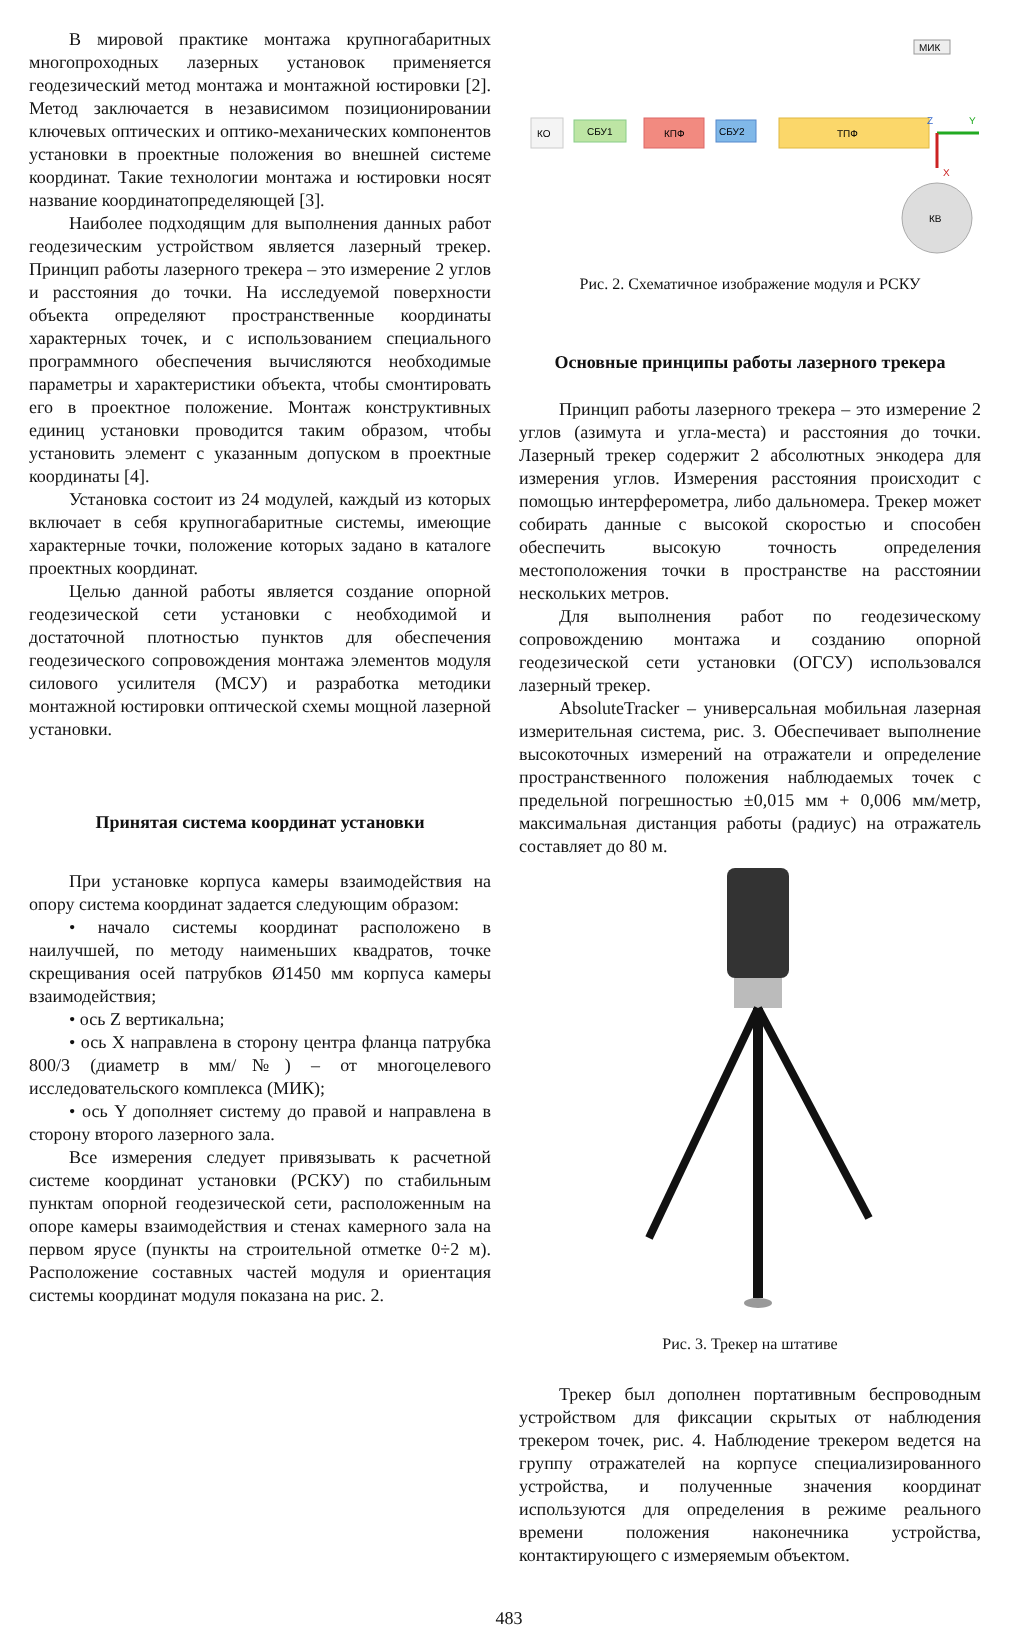В мировой практике монтажа крупногабаритных многопроходных лазерных установок применяется геодезический метод монтажа и монтажной юстировки [2]. Метод заключается в независимом позиционировании ключевых оптических и оптико-механических компонентов установки в проектные положения во внешней системе координат. Такие технологии монтажа и юстировки носят название координатопределяющей [3].
Наиболее подходящим для выполнения данных работ геодезическим устройством является лазерный трекер. Принцип работы лазерного трекера – это измерение 2 углов и расстояния до точки. На исследуемой поверхности объекта определяют пространственные координаты характерных точек, и с использованием специального программного обеспечения вычисляются необходимые параметры и характеристики объекта, чтобы смонтировать его в проектное положение. Монтаж конструктивных единиц установки проводится таким образом, чтобы установить элемент с указанным допуском в проектные координаты [4].
Установка состоит из 24 модулей, каждый из которых включает в себя крупногабаритные системы, имеющие характерные точки, положение которых задано в каталоге проектных координат.
Целью данной работы является создание опорной геодезической сети установки с необходимой и достаточной плотностью пунктов для обеспечения геодезического сопровождения монтажа элементов модуля силового усилителя (МСУ) и разработка методики монтажной юстировки оптической схемы мощной лазерной установки.
Принятая система координат установки
При установке корпуса камеры взаимодействия на опору система координат задается следующим образом:
• начало системы координат расположено в наилучшей, по методу наименьших квадратов, точке скрещивания осей патрубков Ø1450 мм корпуса камеры взаимодействия;
• ось Z вертикальна;
• ось X направлена в сторону центра фланца патрубка 800/3 (диаметр в мм/№) – от многоцелевого исследовательского комплекса (МИК);
• ось Y дополняет систему до правой и направлена в сторону второго лазерного зала.
Все измерения следует привязывать к расчетной системе координат установки (РСКУ) по стабильным пунктам опорной геодезической сети, расположенным на опоре камеры взаимодействия и стенах камерного зала на первом ярусе (пункты на строительной отметке 0÷2 м). Расположение составных частей модуля и ориентация системы координат модуля показана на рис. 2.
МИК
КО
СБУ1
КПФ
СБУ2
ТПФ
Y
X
Z
КВ
Рис. 2. Схематичное изображение модуля и РСКУ
Основные принципы работы лазерного трекера
Принцип работы лазерного трекера – это измерение 2 углов (азимута и угла-места) и расстояния до точки. Лазерный трекер содержит 2 абсолютных энкодера для измерения углов. Измерения расстояния происходит с помощью интерферометра, либо дальномера. Трекер может собирать данные с высокой скоростью и способен обеспечить высокую точность определения местоположения точки в пространстве на расстоянии нескольких метров.
Для выполнения работ по геодезическому сопровождению монтажа и созданию опорной геодезической сети установки (ОГСУ) использовался лазерный трекер.
AbsoluteTracker – универсальная мобильная лазерная измерительная система, рис. 3. Обеспечивает выполнение высокоточных измерений на отражатели и определение пространственного положения наблюдаемых точек с предельной погрешностью ±0,015 мм + 0,006 мм/метр, максимальная дистанция работы (радиус) на отражатель составляет до 80 м.
Рис. 3. Трекер на штативе
Трекер был дополнен портативным беспроводным устройством для фиксации скрытых от наблюдения трекером точек, рис. 4. Наблюдение трекером ведется на группу отражателей на корпусе специализированного устройства, и полученные значения координат используются для определения в режиме реального времени положения наконечника устройства, контактирующего с измеряемым объектом.
483